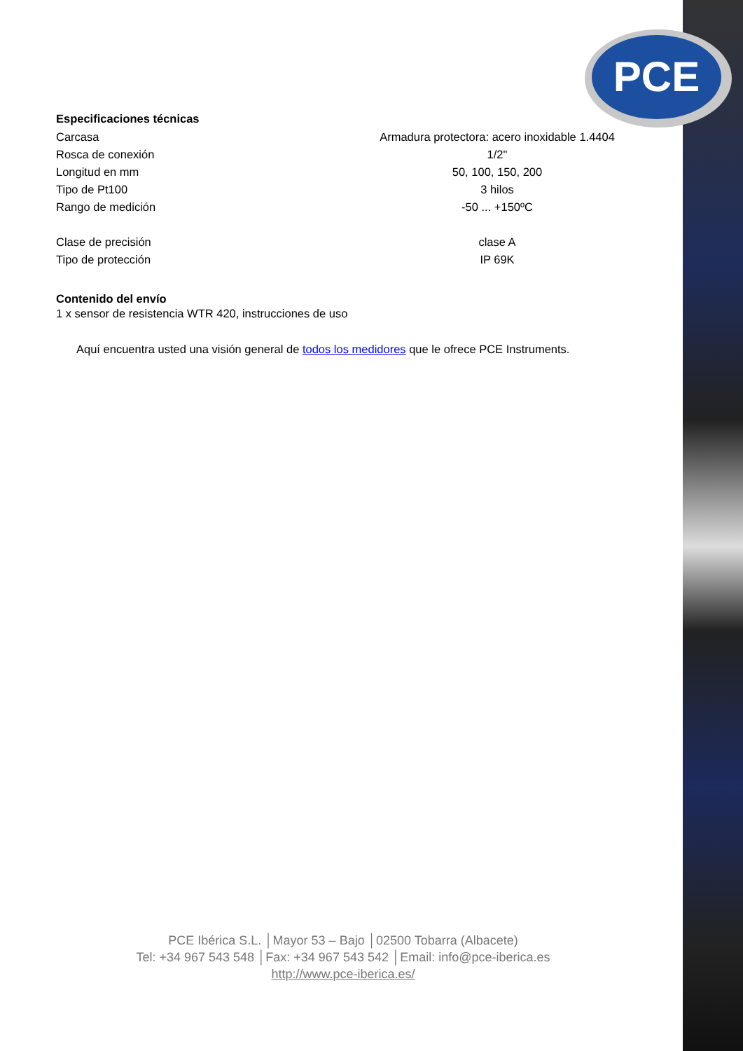PCE
Especificaciones técnicas
| Carcasa | Armadura protectora: acero inoxidable 1.4404 |
| Rosca de conexión | 1/2" |
| Longitud en mm | 50, 100, 150, 200 |
| Tipo de Pt100 | 3 hilos |
| Rango de medición | -50 ... +150ºC |
| Clase de precisión | clase A |
| Tipo de protección | IP 69K |
Contenido del envío
1 x sensor de resistencia WTR 420, instrucciones de uso
Aquí encuentra usted una visión general de todos los medidores que le ofrece PCE Instruments.
PCE Ibérica S.L. │Mayor 53 – Bajo │02500 Tobarra (Albacete)
Tel: +34 967 543 548 │Fax: +34 967 543 542 │Email: info@pce-iberica.es
http://www.pce-iberica.es/